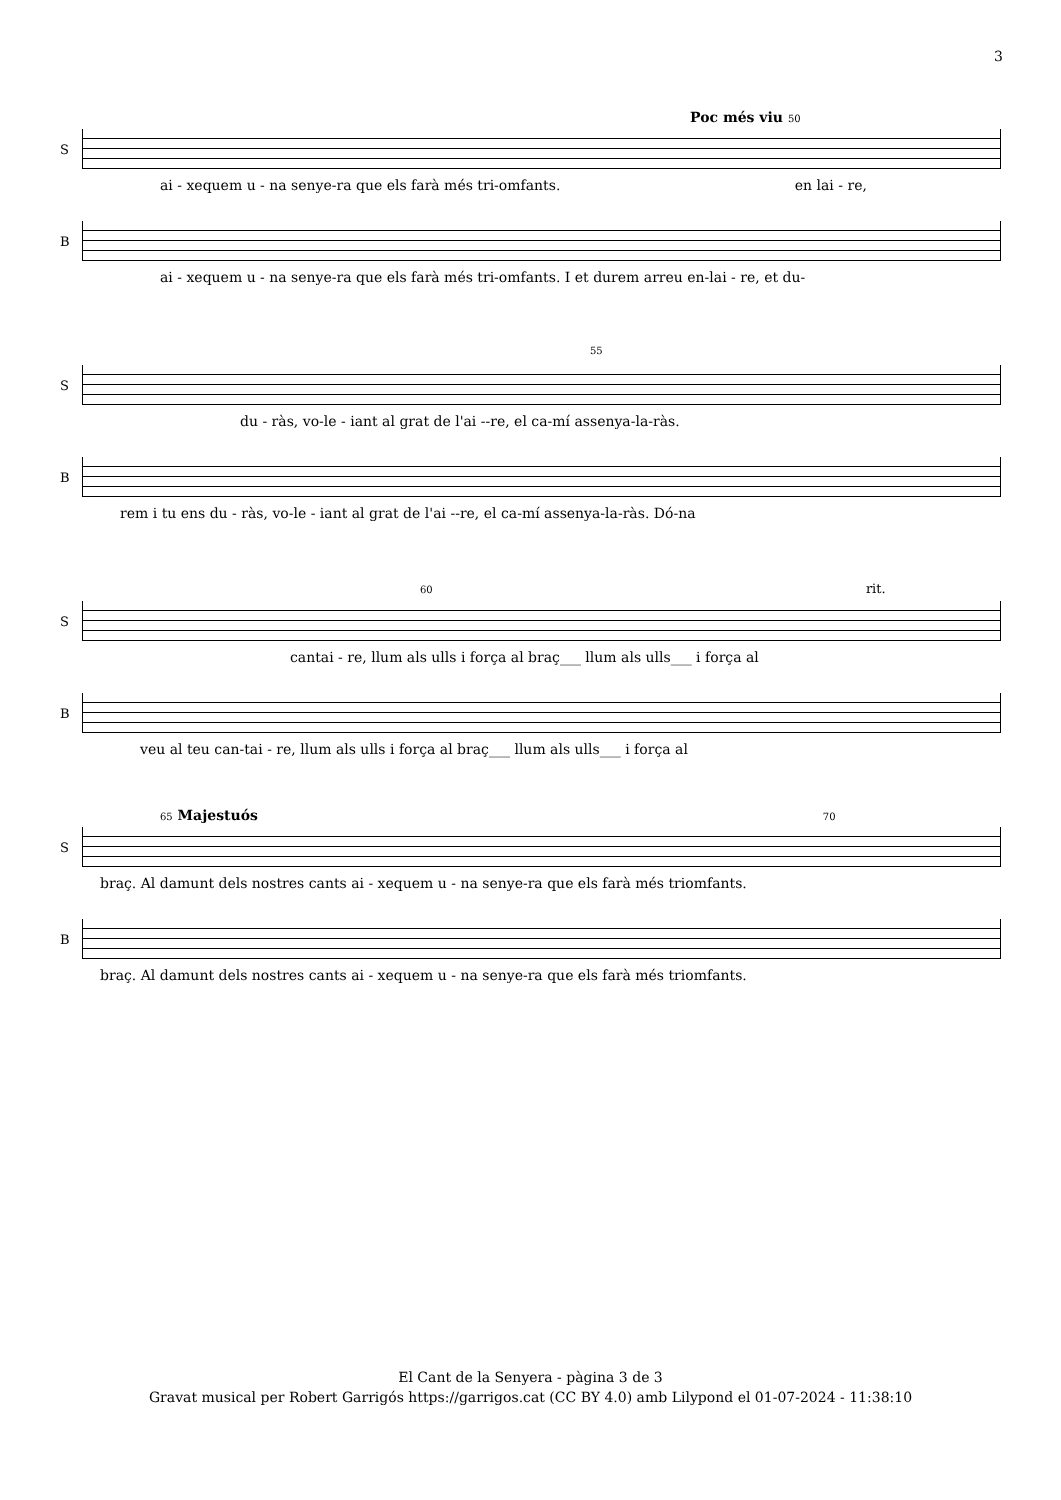3
Poc més viu 50
S
ai - xequem u - na senye-ra que els farà més tri-omfants. en lai - re,
B
ai - xequem u - na senye-ra que els farà més tri-omfants. I et durem arreu en-lai - re, et du-
55
S
du - ràs, vo-le - iant al grat de l'ai --re, el ca-mí assenya-la-ràs.
B
rem i tu ens du - ràs, vo-le - iant al grat de l'ai --re, el ca-mí assenya-la-ràs. Dó-na
60 rit.
S
cantai - re, llum als ulls i força al braç___ llum als ulls___ i força al
B
veu al teu can-tai - re, llum als ulls i força al braç___ llum als ulls___ i força al
65 Majestuós 70
S
braç. Al damunt dels nostres cants ai - xequem u - na senye-ra que els farà més triomfants.
B
braç. Al damunt dels nostres cants ai - xequem u - na senye-ra que els farà més triomfants.
El Cant de la Senyera - pàgina 3 de 3
Gravat musical per Robert Garrigós https://garrigos.cat (CC BY 4.0) amb Lilypond el 01-07-2024 - 11:38:10